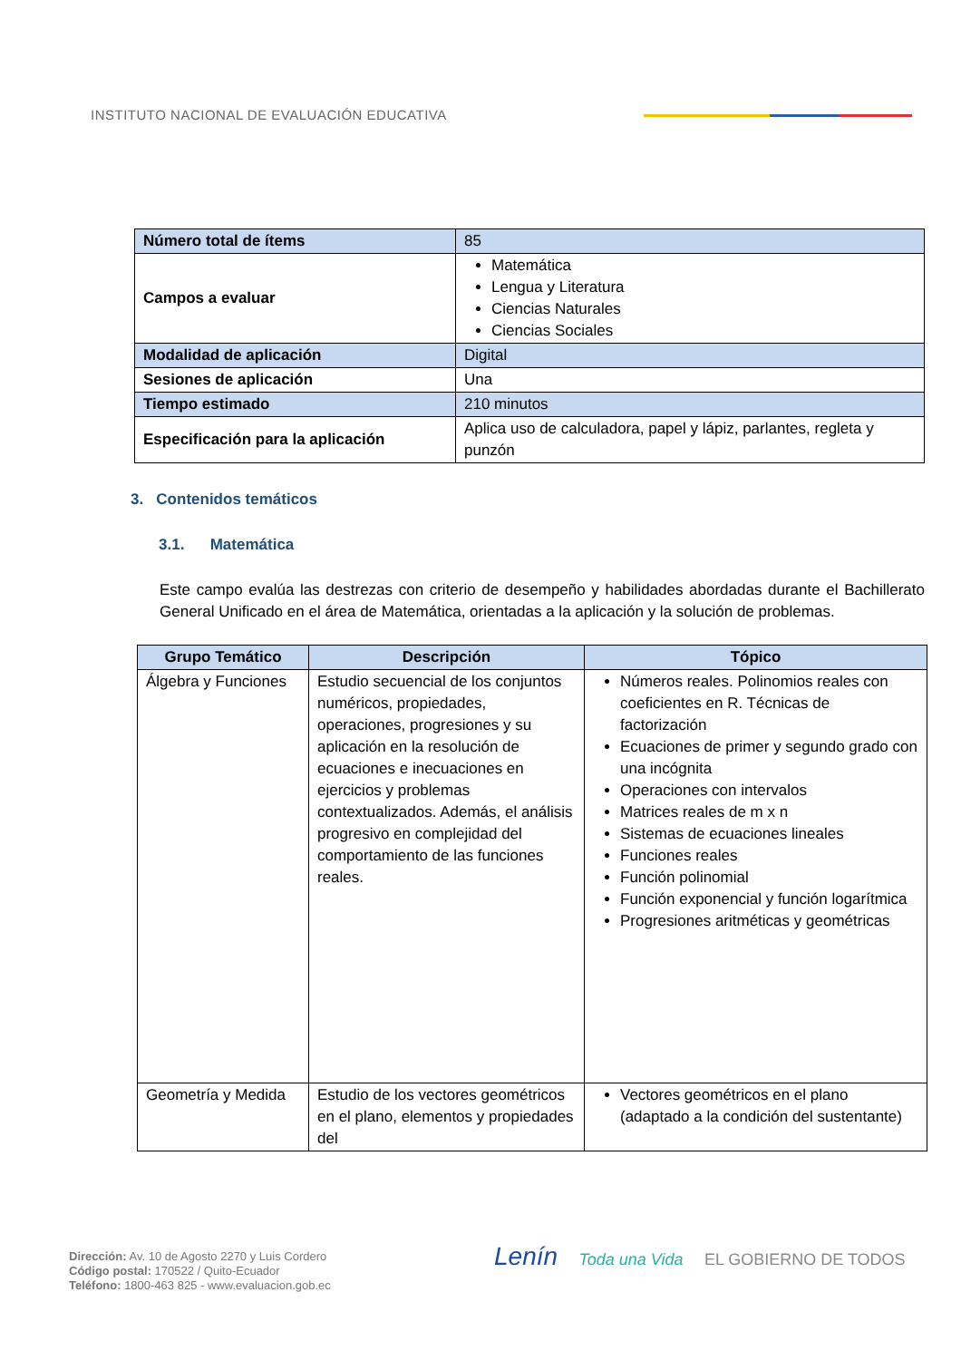INSTITUTO NACIONAL DE EVALUACIÓN EDUCATIVA
| Número total de ítems | 85 |
| Campos a evaluar | Matemática Lengua y Literatura Ciencias Naturales Ciencias Sociales |
| Modalidad de aplicación | Digital |
| Sesiones de aplicación | Una |
| Tiempo estimado | 210 minutos |
| Especificación para la aplicación | Aplica uso de calculadora, papel y lápiz, parlantes, regleta y punzón |
3. Contenidos temáticos
3.1. Matemática
Este campo evalúa las destrezas con criterio de desempeño y habilidades abordadas durante el Bachillerato General Unificado en el área de Matemática, orientadas a la aplicación y la solución de problemas.
| Grupo Temático | Descripción | Tópico |
| --- | --- | --- |
| Álgebra y Funciones | Estudio secuencial de los conjuntos numéricos, propiedades, operaciones, progresiones y su aplicación en la resolución de ecuaciones e inecuaciones en ejercicios y problemas contextualizados. Además, el análisis progresivo en complejidad del comportamiento de las funciones reales. | Números reales. Polinomios reales con coeficientes en R. Técnicas de factorización Ecuaciones de primer y segundo grado con una incógnita Operaciones con intervalos Matrices reales de m x n Sistemas de ecuaciones lineales Funciones reales Función polinomial Función exponencial y función logarítmica Progresiones aritméticas y geométricas |
| Geometría y Medida | Estudio de los vectores geométricos en el plano, elementos y propiedades del | Vectores geométricos en el plano (adaptado a la condición del sustentante) |
Dirección: Av. 10 de Agosto 2270 y Luis Cordero
Código postal: 170522 / Quito-Ecuador
Teléfono: 1800-463 825 - www.evaluacion.gob.ec
Lenín Toda una Vida EL GOBIERNO DE TODOS